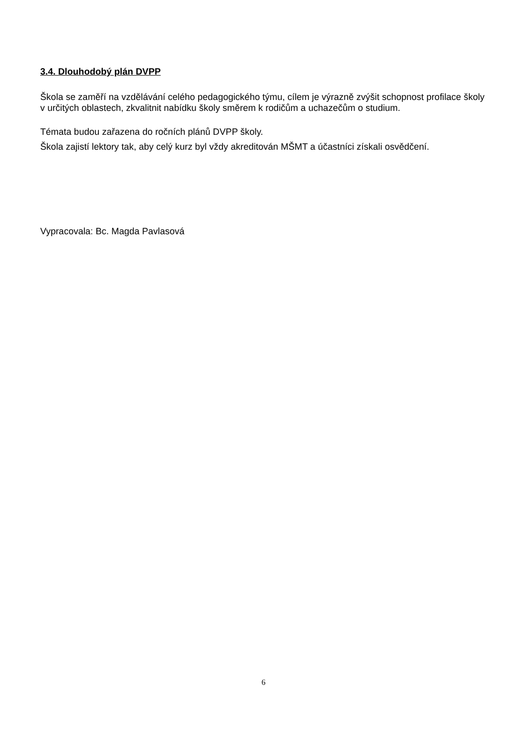3.4. Dlouhodobý plán DVPP
Škola se zaměří na vzdělávání celého pedagogického týmu, cílem je výrazně zvýšit schopnost profilace školy v určitých oblastech, zkvalitnit nabídku školy směrem k rodičům a uchazečům o studium.
Témata budou zařazena do ročních plánů DVPP školy.
Škola zajistí lektory tak, aby celý kurz byl vždy akreditován MŠMT a účastníci získali osvědčení.
Vypracovala: Bc. Magda Pavlasová
6